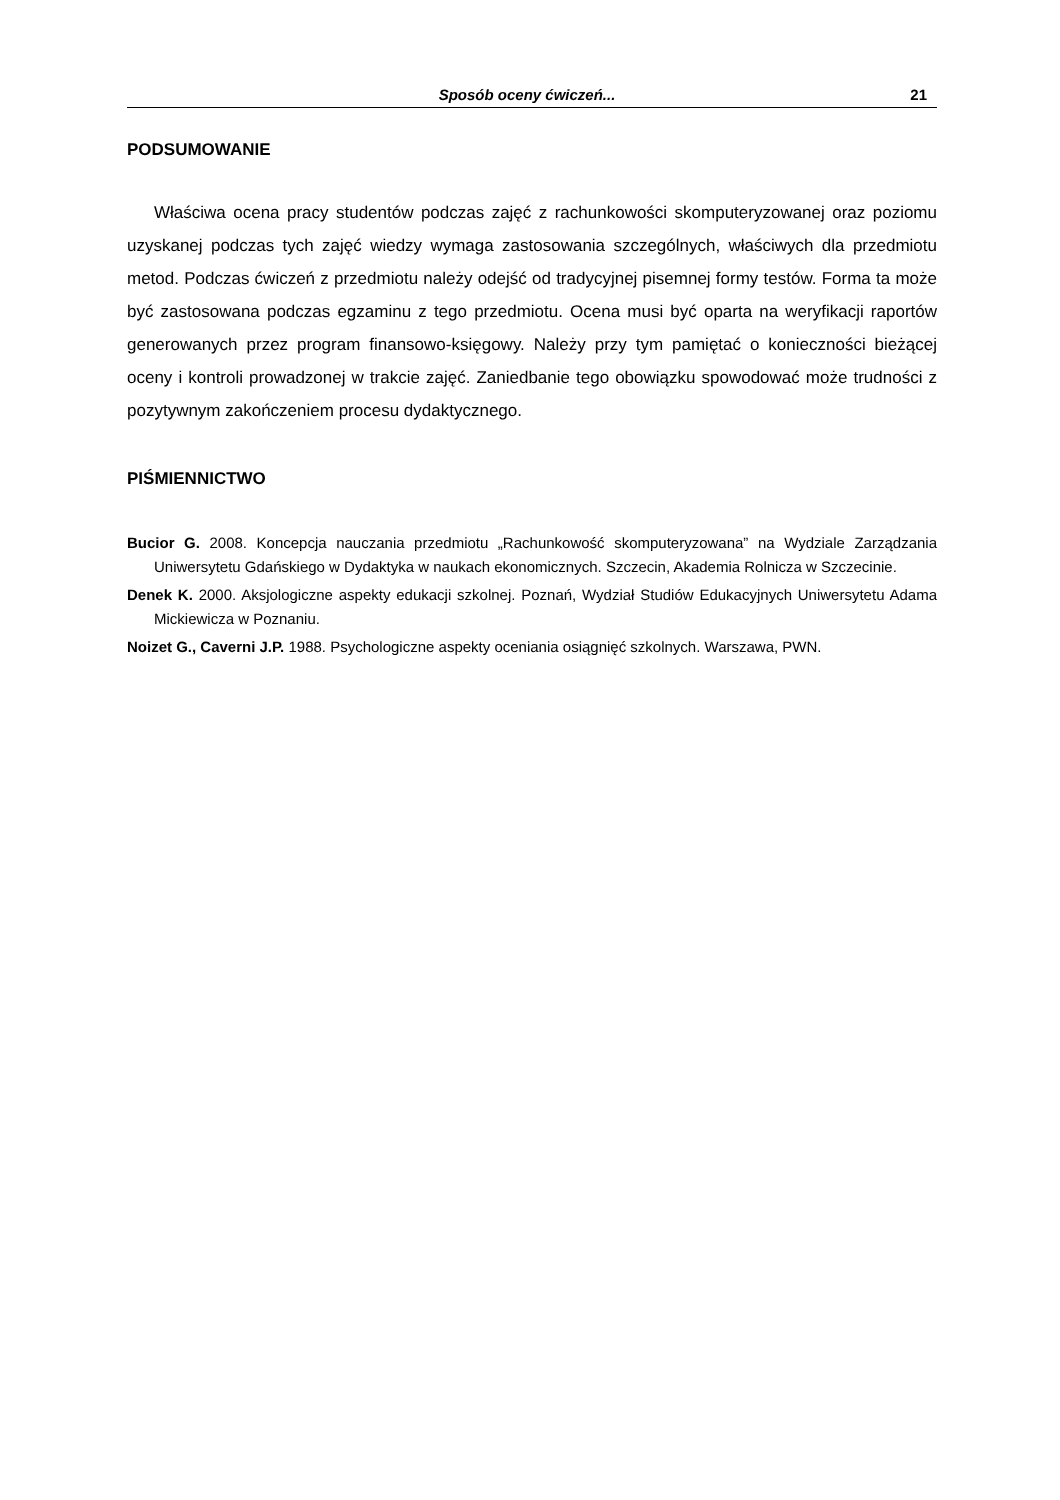Sposób oceny ćwiczeń... 21
PODSUMOWANIE
Właściwa ocena pracy studentów podczas zajęć z rachunkowości skomputeryzowanej oraz poziomu uzyskanej podczas tych zajęć wiedzy wymaga zastosowania szczególnych, właściwych dla przedmiotu metod. Podczas ćwiczeń z przedmiotu należy odejść od tradycyjnej pisemnej formy testów. Forma ta może być zastosowana podczas egzaminu z tego przedmiotu. Ocena musi być oparta na weryfikacji raportów generowanych przez program finansowo-księgowy. Należy przy tym pamiętać o konieczności bieżącej oceny i kontroli prowadzonej w trakcie zajęć. Zaniedbanie tego obowiązku spowodować może trudności z pozytywnym zakończeniem procesu dydaktycznego.
PIŚMIENNICTWO
Bucior G. 2008. Koncepcja nauczania przedmiotu „Rachunkowość skomputeryzowana” na Wydziale Zarządzania Uniwersytetu Gdańskiego w Dydaktyka w naukach ekonomicznych. Szczecin, Akademia Rolnicza w Szczecinie.
Denek K. 2000. Aksjologiczne aspekty edukacji szkolnej. Poznań, Wydział Studiów Edukacyjnych Uniwersytetu Adama Mickiewicza w Poznaniu.
Noizet G., Caverni J.P. 1988. Psychologiczne aspekty oceniania osiągnięć szkolnych. Warszawa, PWN.